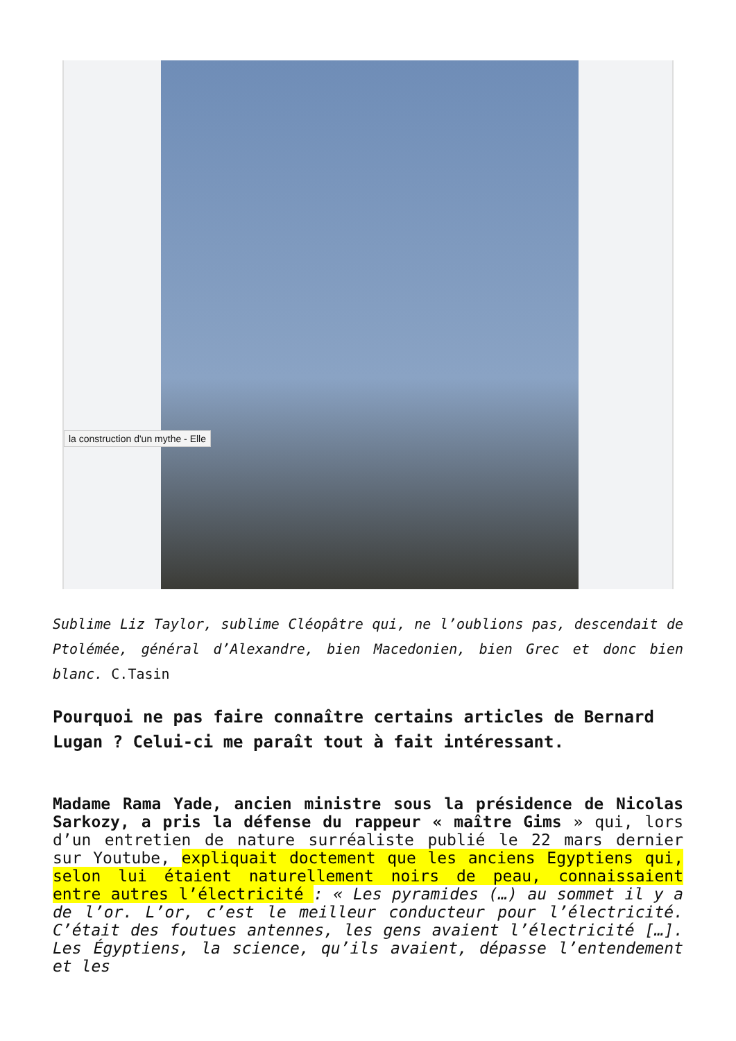la construction d'un mythe - Elle
Sublime Liz Taylor, sublime Cléopâtre qui, ne l’oublions pas, descendait de Ptolémée, général d’Alexandre, bien Macedonien, bien Grec et donc bien blanc. C.Tasin
Pourquoi ne pas faire connaître certains articles de Bernard Lugan ? Celui-ci me paraît tout à fait intéressant.
Madame Rama Yade, ancien ministre sous la présidence de Nicolas Sarkozy, a pris la défense du rappeur « maître Gims » qui, lors d’un entretien de nature surréaliste publié le 22 mars dernier sur Youtube, expliquait doctement que les anciens Egyptiens qui, selon lui étaient naturellement noirs de peau, connaissaient entre autres l’électricité : « Les pyramides (…) au sommet il y a de l’or. L’or, c’est le meilleur conducteur pour l’électricité. C’était des foutues antennes, les gens avaient l’électricité […]. Les Égyptiens, la science, qu’ils avaient, dépasse l’entendement et les